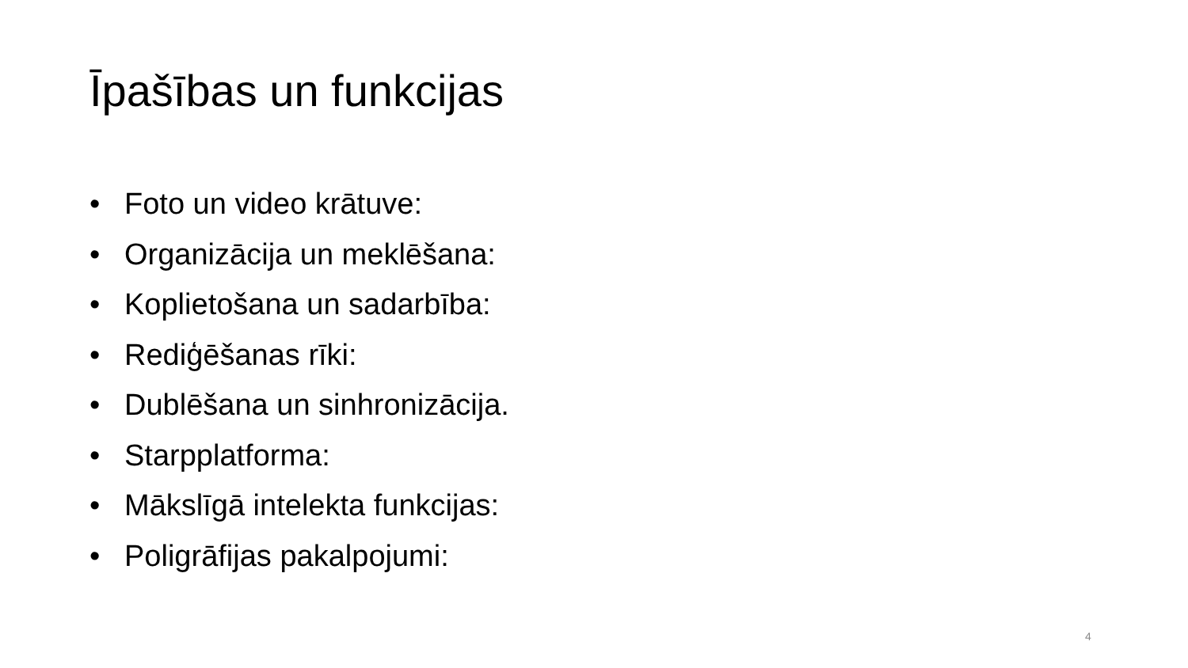Īpašības un funkcijas
• Foto un video krātuve:
• Organizācija un meklēšana:
• Koplietošana un sadarbība:
• Rediģēšanas rīki:
• Dublēšana un sinhronizācija.
• Starpplatforma:
• Mākslīgā intelekta funkcijas:
• Poligrāfijas pakalpojumi:
4